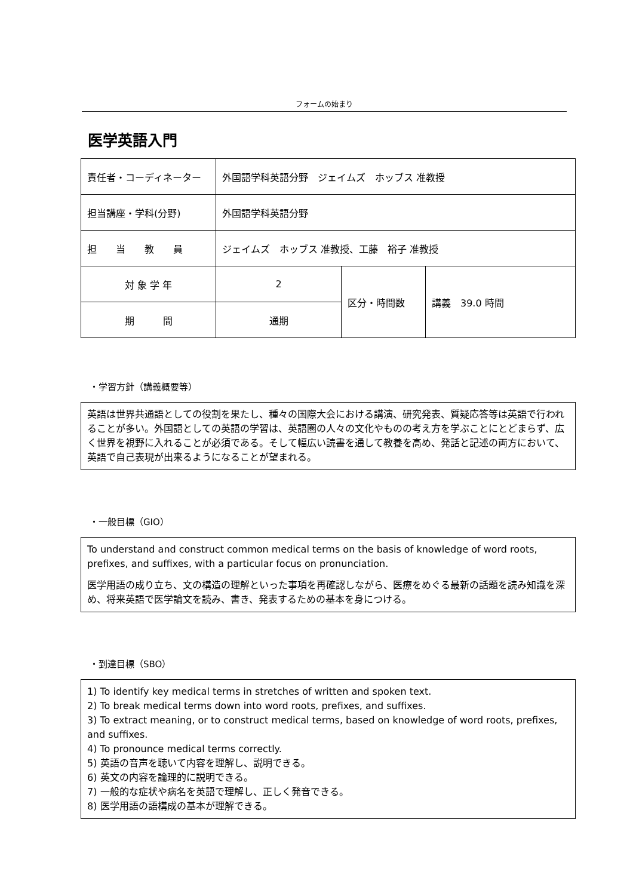フォームの始まり
医学英語入門
| 責任者・コーディネーター | 外国語学科英語分野 ジェイムズ ホッブス 准教授 | | |
| 担当講座・学科(分野) | 外国語学科英語分野 | | |
| 担 当 教 員 | ジェイムズ ホッブス 准教授、工藤 裕子 准教授 | | |
| 対 象 学 年 | 2 | 区分・時間数 | 講義 39.0 時間 |
| 期 間 | 通期 | | |
・学習方針（講義概要等）
英語は世界共通語としての役割を果たし、種々の国際大会における講演、研究発表、質疑応答等は英語で行われることが多い。外国語としての英語の学習は、英語圏の人々の文化やものの考え方を学ぶことにとどまらず、広く世界を視野に入れることが必須である。そして幅広い読書を通して教養を高め、発話と記述の両方において、英語で自己表現が出来るようになることが望まれる。
・一般目標（GIO）
To understand and construct common medical terms on the basis of knowledge of word roots, prefixes, and suffixes, with a particular focus on pronunciation.
医学用語の成り立ち、文の構造の理解といった事項を再確認しながら、医療をめぐる最新の話題を読み知識を深め、将来英語で医学論文を読み、書き、発表するための基本を身につける。
・到達目標（SBO）
1) To identify key medical terms in stretches of written and spoken text.
2) To break medical terms down into word roots, prefixes, and suffixes.
3) To extract meaning, or to construct medical terms, based on knowledge of word roots, prefixes, and suffixes.
4) To pronounce medical terms correctly.
5) 英語の音声を聴いて内容を理解し、説明できる。
6) 英文の内容を論理的に説明できる。
7) 一般的な症状や病名を英語で理解し、正しく発音できる。
8) 医学用語の語構成の基本が理解できる。